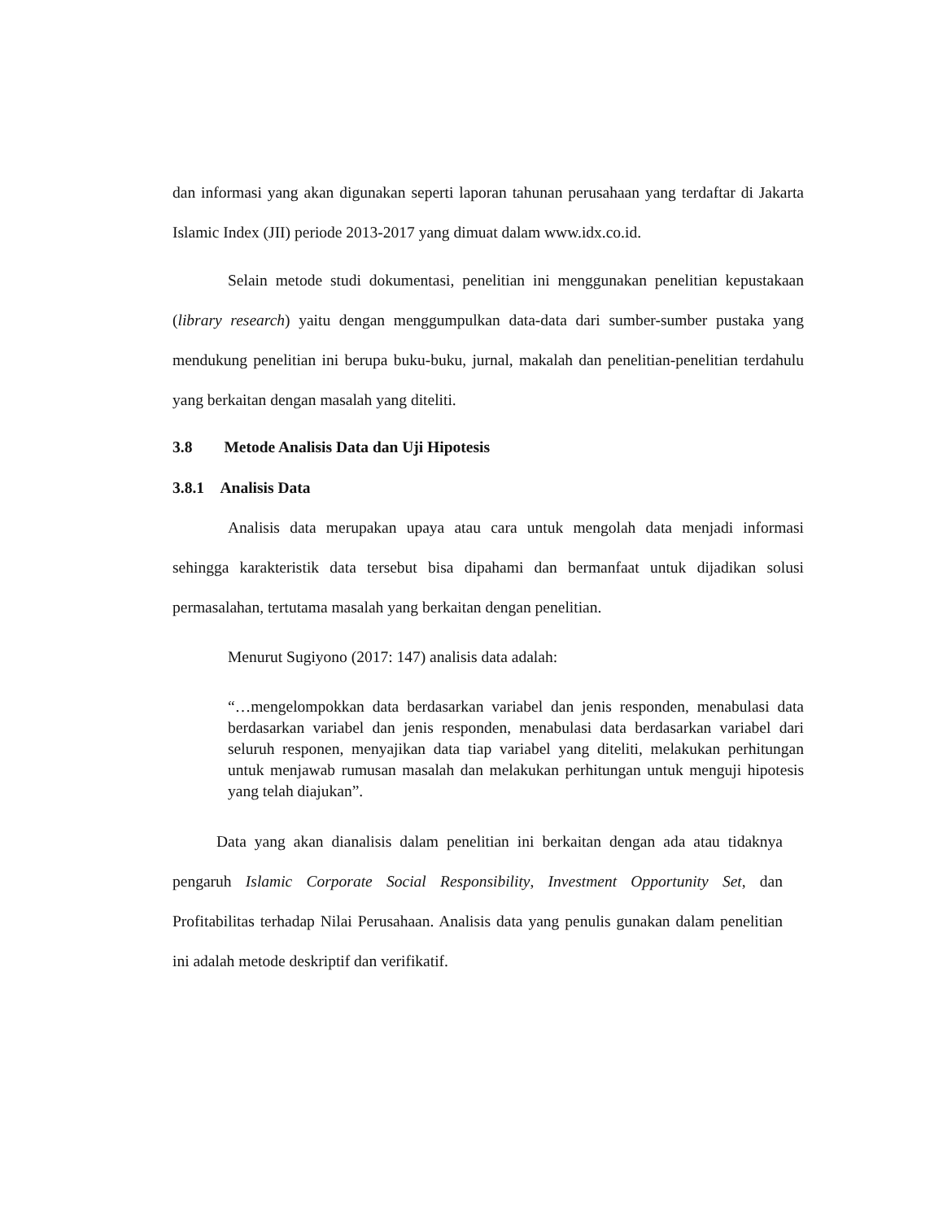dan informasi yang akan digunakan seperti laporan tahunan perusahaan yang terdaftar di Jakarta Islamic Index (JII) periode 2013-2017 yang dimuat dalam www.idx.co.id.
Selain metode studi dokumentasi, penelitian ini menggunakan penelitian kepustakaan (library research) yaitu dengan menggumpulkan data-data dari sumber-sumber pustaka yang mendukung penelitian ini berupa buku-buku, jurnal, makalah dan penelitian-penelitian terdahulu yang berkaitan dengan masalah yang diteliti.
3.8 Metode Analisis Data dan Uji Hipotesis
3.8.1 Analisis Data
Analisis data merupakan upaya atau cara untuk mengolah data menjadi informasi sehingga karakteristik data tersebut bisa dipahami dan bermanfaat untuk dijadikan solusi permasalahan, tertutama masalah yang berkaitan dengan penelitian.
Menurut Sugiyono (2017: 147) analisis data adalah:
“…mengelompokkan data berdasarkan variabel dan jenis responden, menabulasi data berdasarkan variabel dan jenis responden, menabulasi data berdasarkan variabel dari seluruh responen, menyajikan data tiap variabel yang diteliti, melakukan perhitungan untuk menjawab rumusan masalah dan melakukan perhitungan untuk menguji hipotesis yang telah diajukan”.
Data yang akan dianalisis dalam penelitian ini berkaitan dengan ada atau tidaknya pengaruh Islamic Corporate Social Responsibility, Investment Opportunity Set, dan Profitabilitas terhadap Nilai Perusahaan. Analisis data yang penulis gunakan dalam penelitian ini adalah metode deskriptif dan verifikatif.